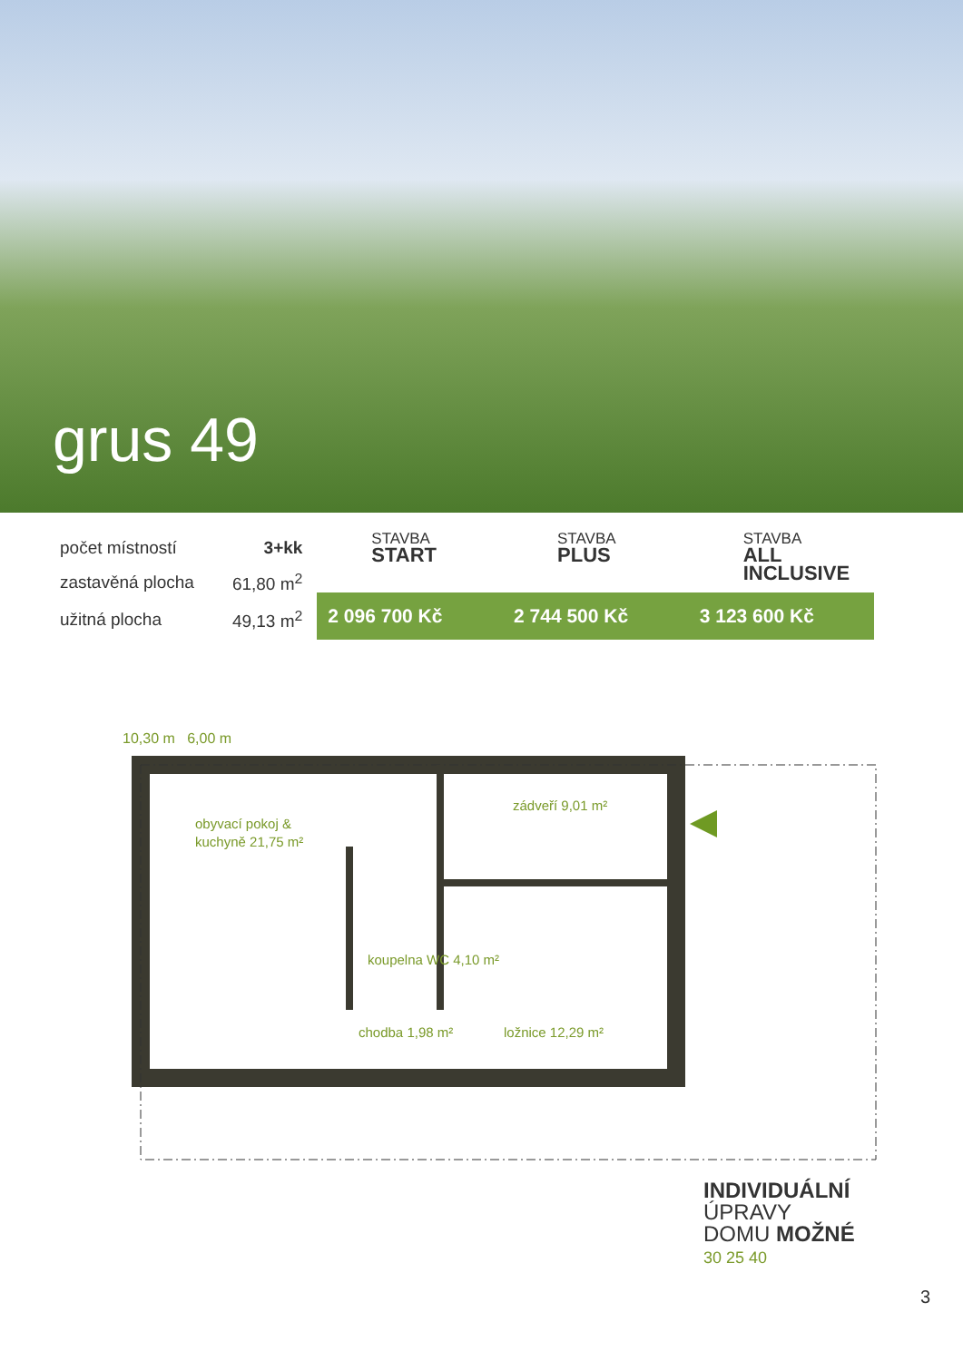grus 49
| počet místností | 3+kk |
| zastavěná plocha | 61,80 m<sup>2</sup> |
| užitná plocha | 49,13 m<sup>2</sup> |
STAVBA
START
STAVBA
PLUS
STAVBA
ALL INCLUSIVE
2 096 700 Kč 2 744 500 Kč 3 123 600 Kč
10,30 m 6,00 m
obyvací pokoj &
kuchyně 21,75 m²
zádveří 9,01 m²
koupelna WC 4,10 m²
chodba 1,98 m²
ložnice 12,29 m²
INDIVIDUÁLNÍ
ÚPRAVY
DOMU MOŽNÉ
30 25 40
3